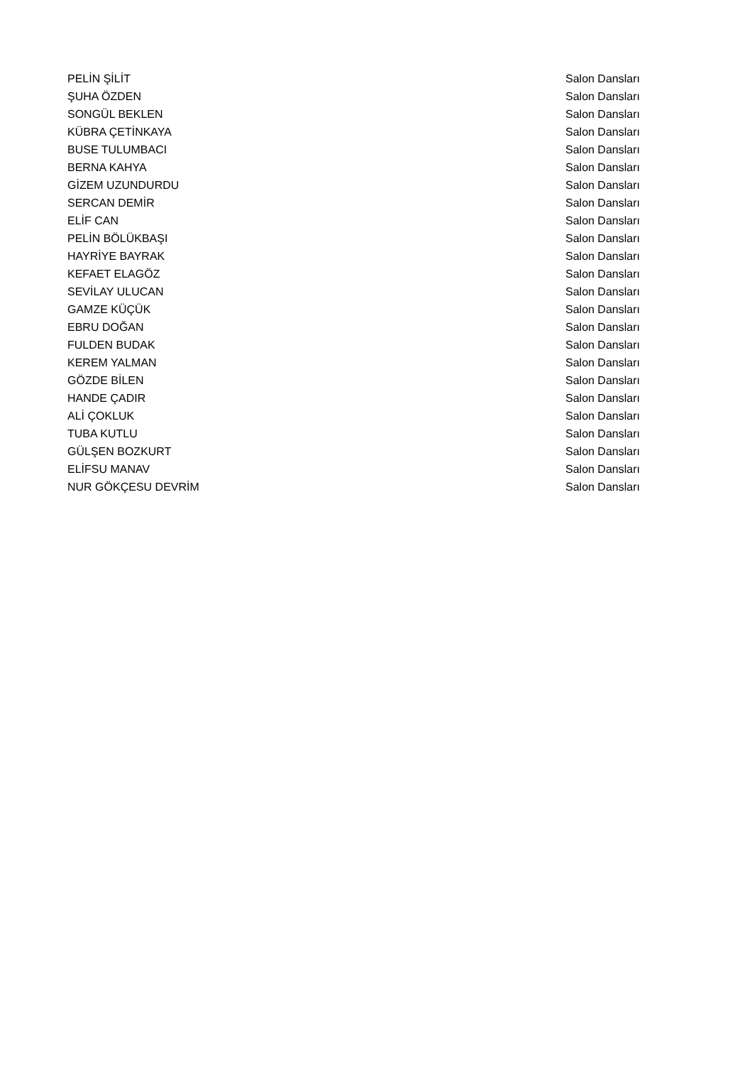| PELİN ŞİLİT | Salon Dansları |
| ŞUHA ÖZDEN | Salon Dansları |
| SONGÜL BEKLEN | Salon Dansları |
| KÜBRA ÇETİNKAYA | Salon Dansları |
| BUSE TULUMBACI | Salon Dansları |
| BERNA KAHYA | Salon Dansları |
| GİZEM UZUNDURDU | Salon Dansları |
| SERCAN DEMİR | Salon Dansları |
| ELİF CAN | Salon Dansları |
| PELİN BÖLÜKBAŞI | Salon Dansları |
| HAYRİYE BAYRAK | Salon Dansları |
| KEFAET ELAGÖZ | Salon Dansları |
| SEVİLAY ULUCAN | Salon Dansları |
| GAMZE KÜÇÜK | Salon Dansları |
| EBRU DOĞAN | Salon Dansları |
| FULDEN BUDAK | Salon Dansları |
| KEREM YALMAN | Salon Dansları |
| GÖZDE BİLEN | Salon Dansları |
| HANDE ÇADIR | Salon Dansları |
| ALİ ÇOKLUK | Salon Dansları |
| TUBA KUTLU | Salon Dansları |
| GÜLŞEN BOZKURT | Salon Dansları |
| ELİFSU MANAV | Salon Dansları |
| NUR GÖKÇESU DEVRİM | Salon Dansları |